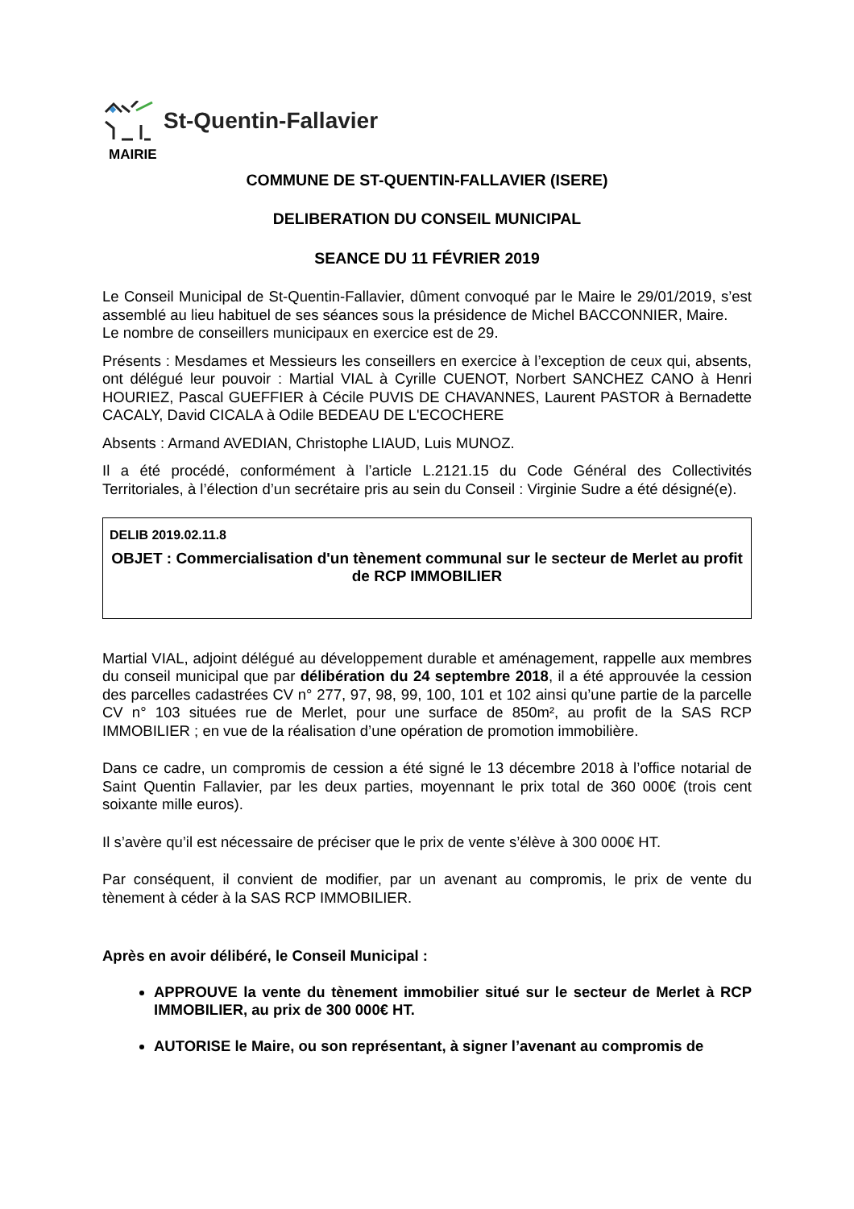St-Quentin-Fallavier
MAIRIE
COMMUNE DE ST-QUENTIN-FALLAVIER (ISERE)
DELIBERATION DU CONSEIL MUNICIPAL
SEANCE DU 11 FÉVRIER 2019
Le Conseil Municipal de St-Quentin-Fallavier, dûment convoqué par le Maire le 29/01/2019, s’est assemblé au lieu habituel de ses séances sous la présidence de Michel BACCONNIER, Maire.
Le nombre de conseillers municipaux en exercice est de 29.
Présents : Mesdames et Messieurs les conseillers en exercice à l’exception de ceux qui, absents, ont délégué leur pouvoir : Martial VIAL à Cyrille CUENOT, Norbert SANCHEZ CANO à Henri HOURIEZ, Pascal GUEFFIER à Cécile PUVIS DE CHAVANNES, Laurent PASTOR à Bernadette CACALY, David CICALA à Odile BEDEAU DE L'ECOCHERE
Absents : Armand AVEDIAN, Christophe LIAUD, Luis MUNOZ.
Il a été procédé, conformément à l’article L.2121.15 du Code Général des Collectivités Territoriales, à l’élection d’un secrétaire pris au sein du Conseil : Virginie Sudre a été désigné(e).
DELIB 2019.02.11.8
OBJET : Commercialisation d'un tènement communal sur le secteur de Merlet au profit de RCP IMMOBILIER
Martial VIAL, adjoint délégué au développement durable et aménagement, rappelle aux membres du conseil municipal que par délibération du 24 septembre 2018, il a été approuvée la cession des parcelles cadastrées CV n° 277, 97, 98, 99, 100, 101 et 102 ainsi qu’une partie de la parcelle CV n° 103 situées rue de Merlet, pour une surface de 850m², au profit de la SAS RCP IMMOBILIER ; en vue de la réalisation d’une opération de promotion immobilière.
Dans ce cadre, un compromis de cession a été signé le 13 décembre 2018 à l’office notarial de Saint Quentin Fallavier, par les deux parties, moyennant le prix total de 360 000€ (trois cent soixante mille euros).
Il s’avère qu’il est nécessaire de préciser que le prix de vente s’élève à 300 000€ HT.
Par conséquent, il convient de modifier, par un avenant au compromis, le prix de vente du tènement à céder à la SAS RCP IMMOBILIER.
Après en avoir délibéré, le Conseil Municipal :
APPROUVE la vente du tènement immobilier situé sur le secteur de Merlet à RCP IMMOBILIER, au prix de 300 000€ HT.
AUTORISE le Maire, ou son représentant, à signer l’avenant au compromis de